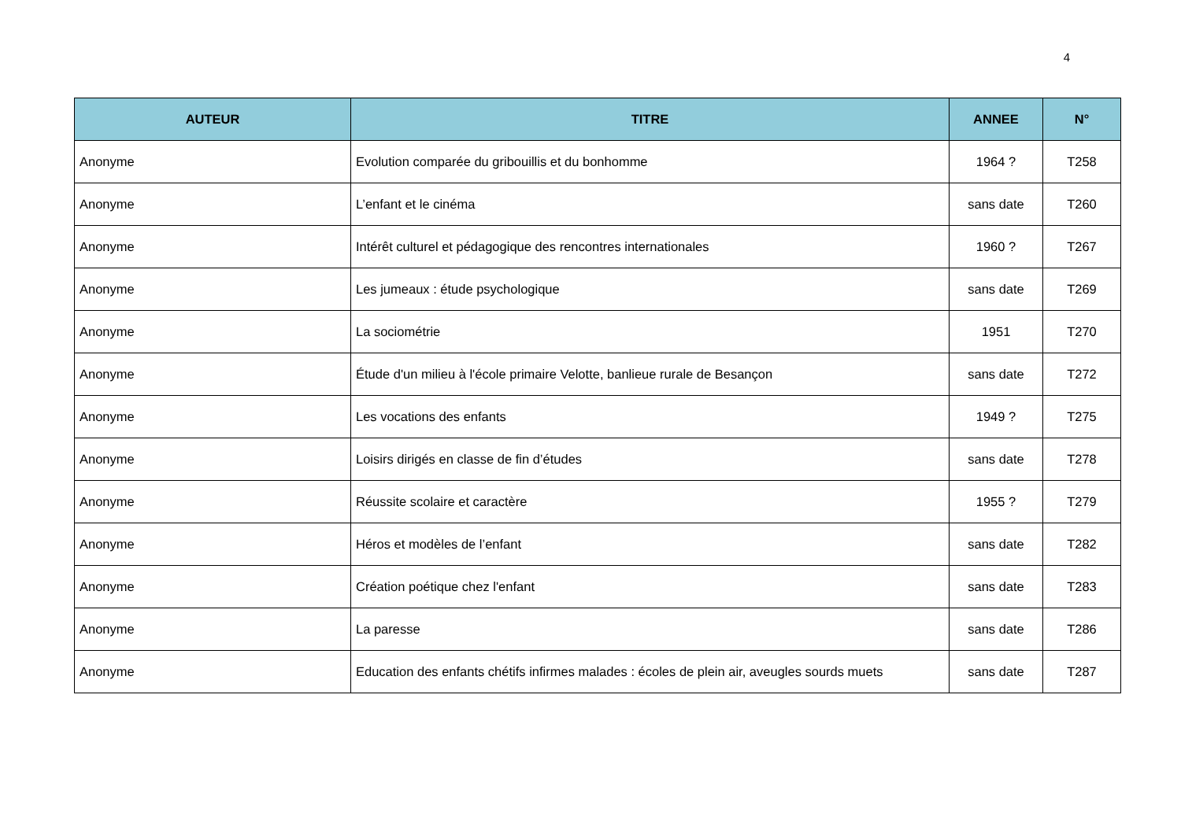4
| AUTEUR | TITRE | ANNEE | N° |
| --- | --- | --- | --- |
| Anonyme | Evolution comparée du gribouillis et du bonhomme | 1964 ? | T258 |
| Anonyme | L’enfant et le cinéma | sans date | T260 |
| Anonyme | Intérêt culturel et pédagogique des rencontres internationales | 1960 ? | T267 |
| Anonyme | Les jumeaux : étude psychologique | sans date | T269 |
| Anonyme | La sociométrie | 1951 | T270 |
| Anonyme | Étude d'un milieu à l'école primaire Velotte, banlieue rurale de Besançon | sans date | T272 |
| Anonyme | Les vocations des enfants | 1949 ? | T275 |
| Anonyme | Loisirs dirigés en classe de fin d’études | sans date | T278 |
| Anonyme | Réussite scolaire et caractère | 1955 ? | T279 |
| Anonyme | Héros et modèles de l’enfant | sans date | T282 |
| Anonyme | Création poétique chez l'enfant | sans date | T283 |
| Anonyme | La paresse | sans date | T286 |
| Anonyme | Education des enfants chétifs infirmes malades : écoles de plein air, aveugles sourds muets | sans date | T287 |